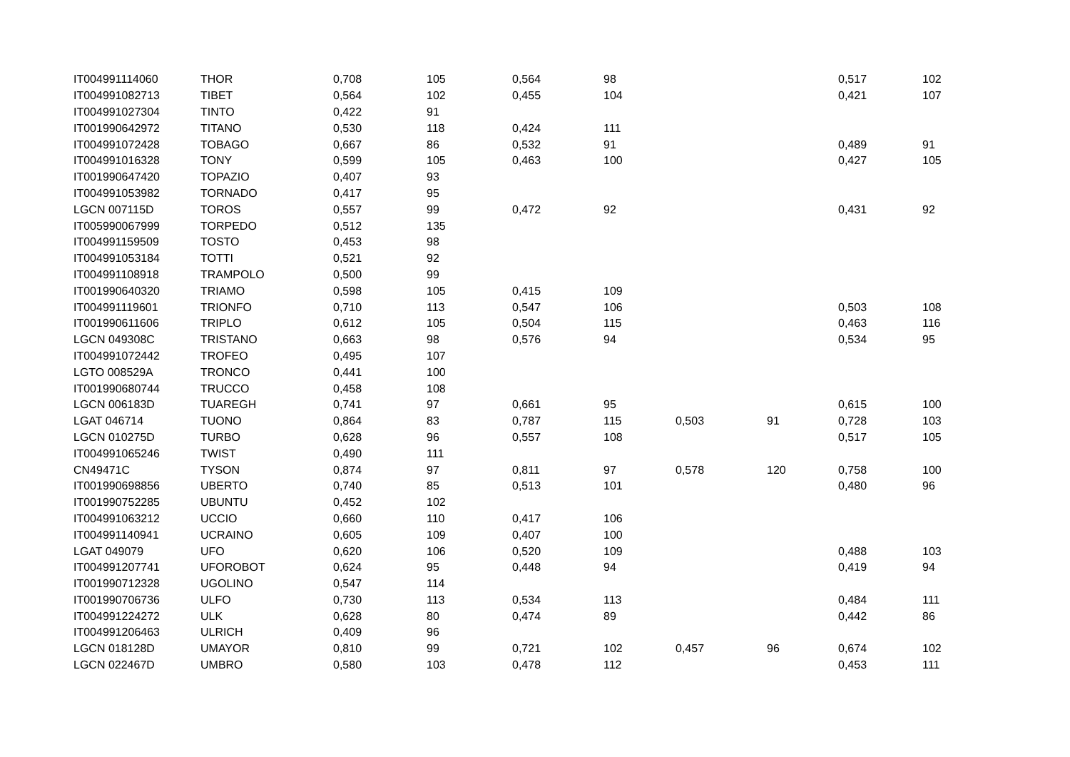| IT004991114060 | THOR | 0,708 | 105 | 0,564 | 98 | | | 0,517 | 102 |
| IT004991082713 | TIBET | 0,564 | 102 | 0,455 | 104 | | | 0,421 | 107 |
| IT004991027304 | TINTO | 0,422 | 91 | | | | | | |
| IT001990642972 | TITANO | 0,530 | 118 | 0,424 | 111 | | | | |
| IT004991072428 | TOBAGO | 0,667 | 86 | 0,532 | 91 | | | 0,489 | 91 |
| IT004991016328 | TONY | 0,599 | 105 | 0,463 | 100 | | | 0,427 | 105 |
| IT001990647420 | TOPAZIO | 0,407 | 93 | | | | | | |
| IT004991053982 | TORNADO | 0,417 | 95 | | | | | | |
| LGCN 007115D | TOROS | 0,557 | 99 | 0,472 | 92 | | | 0,431 | 92 |
| IT005990067999 | TORPEDO | 0,512 | 135 | | | | | | |
| IT004991159509 | TOSTO | 0,453 | 98 | | | | | | |
| IT004991053184 | TOTTI | 0,521 | 92 | | | | | | |
| IT004991108918 | TRAMPOLO | 0,500 | 99 | | | | | | |
| IT001990640320 | TRIAMO | 0,598 | 105 | 0,415 | 109 | | | | |
| IT004991119601 | TRIONFO | 0,710 | 113 | 0,547 | 106 | | | 0,503 | 108 |
| IT001990611606 | TRIPLO | 0,612 | 105 | 0,504 | 115 | | | 0,463 | 116 |
| LGCN 049308C | TRISTANO | 0,663 | 98 | 0,576 | 94 | | | 0,534 | 95 |
| IT004991072442 | TROFEO | 0,495 | 107 | | | | | | |
| LGTO 008529A | TRONCO | 0,441 | 100 | | | | | | |
| IT001990680744 | TRUCCO | 0,458 | 108 | | | | | | |
| LGCN 006183D | TUAREGH | 0,741 | 97 | 0,661 | 95 | | | 0,615 | 100 |
| LGAT 046714 | TUONO | 0,864 | 83 | 0,787 | 115 | 0,503 | 91 | 0,728 | 103 |
| LGCN 010275D | TURBO | 0,628 | 96 | 0,557 | 108 | | | 0,517 | 105 |
| IT004991065246 | TWIST | 0,490 | 111 | | | | | | |
| CN49471C | TYSON | 0,874 | 97 | 0,811 | 97 | 0,578 | 120 | 0,758 | 100 |
| IT001990698856 | UBERTO | 0,740 | 85 | 0,513 | 101 | | | 0,480 | 96 |
| IT001990752285 | UBUNTU | 0,452 | 102 | | | | | | |
| IT004991063212 | UCCIO | 0,660 | 110 | 0,417 | 106 | | | | |
| IT004991140941 | UCRAINO | 0,605 | 109 | 0,407 | 100 | | | | |
| LGAT 049079 | UFO | 0,620 | 106 | 0,520 | 109 | | | 0,488 | 103 |
| IT004991207741 | UFOROBOT | 0,624 | 95 | 0,448 | 94 | | | 0,419 | 94 |
| IT001990712328 | UGOLINO | 0,547 | 114 | | | | | | |
| IT001990706736 | ULFO | 0,730 | 113 | 0,534 | 113 | | | 0,484 | 111 |
| IT004991224272 | ULK | 0,628 | 80 | 0,474 | 89 | | | 0,442 | 86 |
| IT004991206463 | ULRICH | 0,409 | 96 | | | | | | |
| LGCN 018128D | UMAYOR | 0,810 | 99 | 0,721 | 102 | 0,457 | 96 | 0,674 | 102 |
| LGCN 022467D | UMBRO | 0,580 | 103 | 0,478 | 112 | | | 0,453 | 111 |